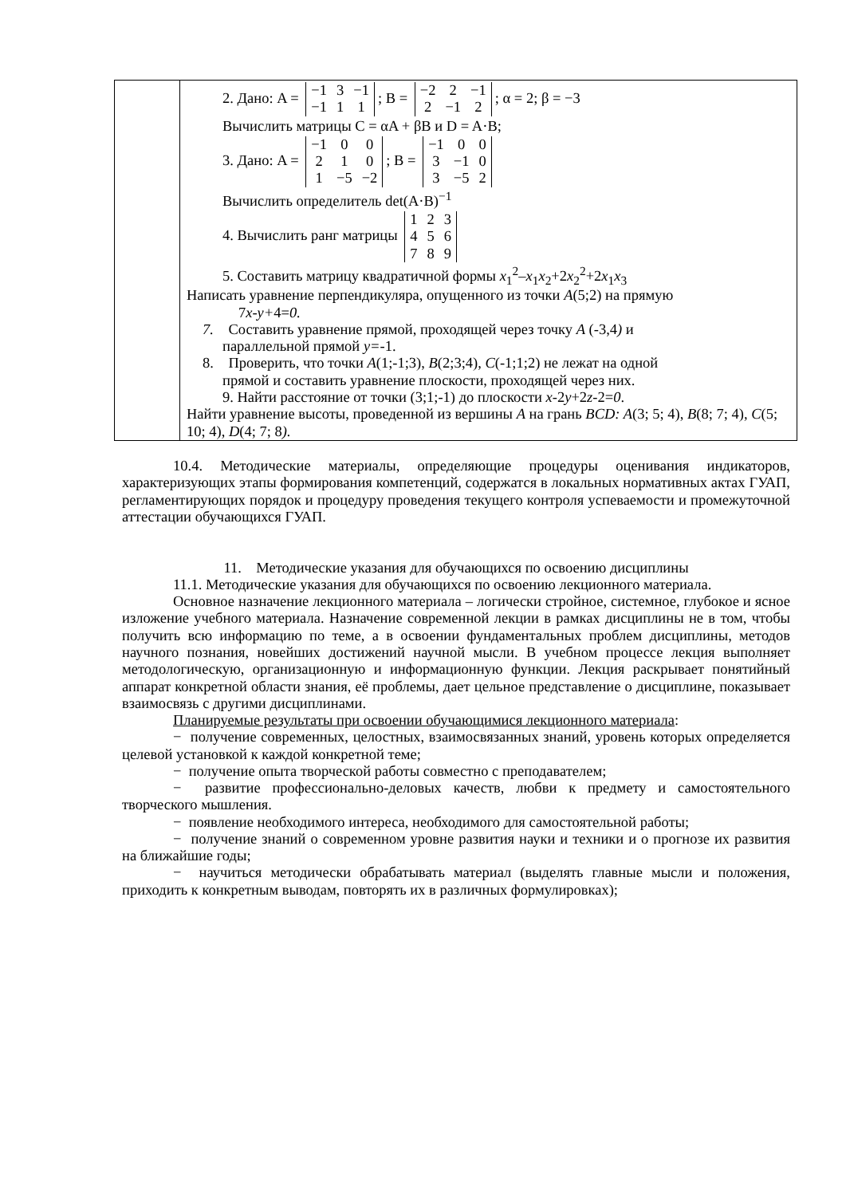| | 2. Дано: A = / −1 / 3 / −1 / / −1 / 1 / 1 / ; B = / −2 / 2 / −1 / / 2 / −1 / 2 / ; α = 2; β = −3 Вычислить матрицы C = αA + βB и D = A·B; 3. Дано: A = / −1 / 0 / 0 / / 2 / 1 / 0 / / 1 / −5 / −2 / ; B = / −1 / 0 / 0 / / 3 / −1 / 0 / / 3 / −5 / 2 / Вычислить определитель det(A·B)<sup>−1</sup> 4. Вычислить ранг матрицы / 1 / 2 / 3 / / 4 / 5 / 6 / / 7 / 8 / 9 / 5. Составить матрицу квадратичной формы x<sub>1</sub><sup>2</sup>– x<sub>1</sub> x<sub>2</sub>+2 x<sub>2</sub><sup>2</sup>+2 x<sub>1</sub> x<sub>3</sub> Написать уравнение перпендикуляра, опущенного из точки A (5;2) на прямую 7 x-y+ 4= 0. 7. Составить уравнение прямой, проходящей через точку A (-3,4 ) и параллельной прямой y= -1. 8. Проверить, что точки A (1;-1;3), B (2;3;4) , C (-1;1;2) не лежат на одной прямой и составить уравнение плоскости, проходящей через них. 9. Найти расстояние от точки (3;1;-1) до плоскости x -2 y +2 z -2= 0 . Найти уравнение высоты, проведенной из вершины A на грань BCD: A (3; 5; 4), B (8; 7; 4) , C (5; 10; 4) , D (4; 7; 8 ). |
10.4. Методические материалы, определяющие процедуры оценивания индикаторов, характеризующих этапы формирования компетенций, содержатся в локальных нормативных актах ГУАП, регламентирующих порядок и процедуру проведения текущего контроля успеваемости и промежуточной аттестации обучающихся ГУАП.
11. Методические указания для обучающихся по освоению дисциплины
11.1. Методические указания для обучающихся по освоению лекционного материала.
Основное назначение лекционного материала – логически стройное, системное, глубокое и ясное изложение учебного материала. Назначение современной лекции в рамках дисциплины не в том, чтобы получить всю информацию по теме, а в освоении фундаментальных проблем дисциплины, методов научного познания, новейших достижений научной мысли. В учебном процессе лекция выполняет методологическую, организационную и информационную функции. Лекция раскрывает понятийный аппарат конкретной области знания, её проблемы, дает цельное представление о дисциплине, показывает взаимосвязь с другими дисциплинами.
Планируемые результаты при освоении обучающимися лекционного материала:
− получение современных, целостных, взаимосвязанных знаний, уровень которых определяется целевой установкой к каждой конкретной теме;
− получение опыта творческой работы совместно с преподавателем;
− развитие профессионально-деловых качеств, любви к предмету и самостоятельного творческого мышления.
− появление необходимого интереса, необходимого для самостоятельной работы;
− получение знаний о современном уровне развития науки и техники и о прогнозе их развития на ближайшие годы;
− научиться методически обрабатывать материал (выделять главные мысли и положения, приходить к конкретным выводам, повторять их в различных формулировках);